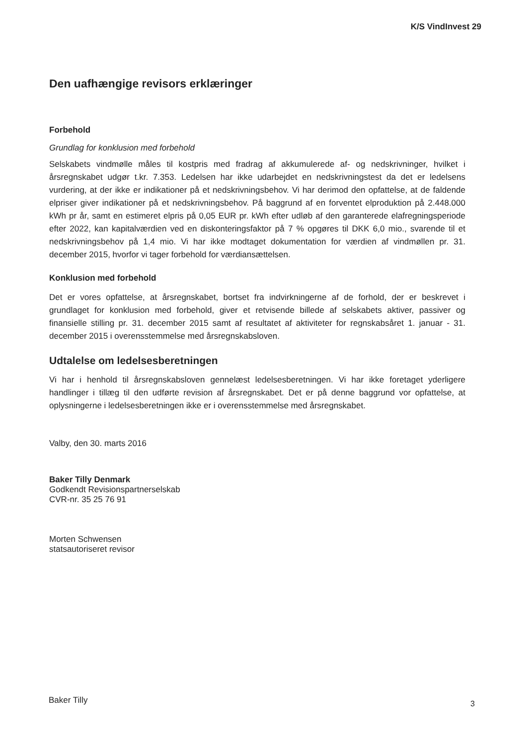K/S VindInvest 29
Den uafhængige revisors erklæringer
Forbehold
Grundlag for konklusion med forbehold
Selskabets vindmølle måles til kostpris med fradrag af akkumulerede af- og nedskrivninger, hvilket i årsregnskabet udgør t.kr. 7.353. Ledelsen har ikke udarbejdet en nedskrivningstest da det er ledelsens vurdering, at der ikke er indikationer på et nedskrivningsbehov. Vi har derimod den opfattelse, at de faldende elpriser giver indikationer på et nedskrivningsbehov. På baggrund af en forventet elproduktion på 2.448.000 kWh pr år, samt en estimeret elpris på 0,05 EUR pr. kWh efter udløb af den garanterede elafregningsperiode efter 2022, kan kapitalværdien ved en diskonteringsfaktor på 7 % opgøres til DKK 6,0 mio., svarende til et nedskrivningsbehov på 1,4 mio. Vi har ikke modtaget dokumentation for værdien af vindmøllen pr. 31. december 2015, hvorfor vi tager forbehold for værdiansættelsen.
Konklusion med forbehold
Det er vores opfattelse, at årsregnskabet, bortset fra indvirkningerne af de forhold, der er beskrevet i grundlaget for konklusion med forbehold, giver et retvisende billede af selskabets aktiver, passiver og finansielle stilling pr. 31. december 2015 samt af resultatet af aktiviteter for regnskabsåret 1. januar - 31. december 2015 i overensstemmelse med årsregnskabsloven.
Udtalelse om ledelsesberetningen
Vi har i henhold til årsregnskabsloven gennelæst ledelsesberetningen. Vi har ikke foretaget yderligere handlinger i tillæg til den udførte revision af årsregnskabet. Det er på denne baggrund vor opfattelse, at oplysningerne i ledelsesberetningen ikke er i overensstemmelse med årsregnskabet.
Valby, den 30. marts 2016
Baker Tilly Denmark
Godkendt Revisionspartnerselskab
CVR-nr. 35 25 76 91
Morten Schwensen
statsautoriseret revisor
Baker Tilly 3